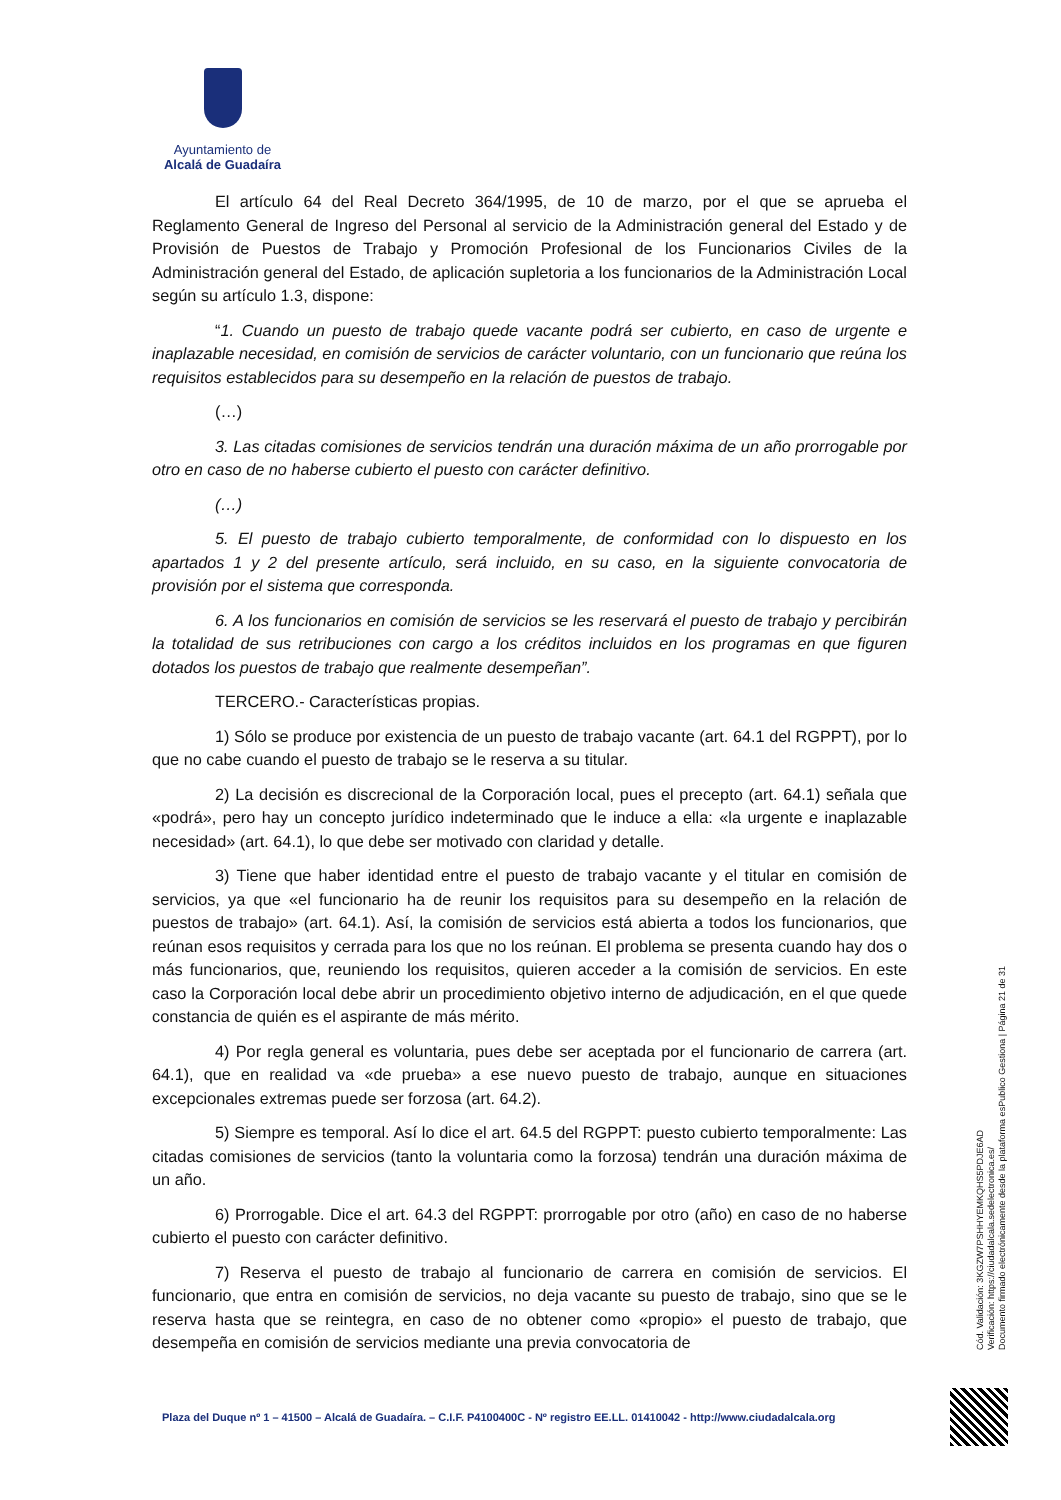Ayuntamiento de
Alcalá de Guadaíra
El artículo 64 del Real Decreto 364/1995, de 10 de marzo, por el que se aprueba el Reglamento General de Ingreso del Personal al servicio de la Administración general del Estado y de Provisión de Puestos de Trabajo y Promoción Profesional de los Funcionarios Civiles de la Administración general del Estado, de aplicación supletoria a los funcionarios de la Administración Local según su artículo 1.3, dispone:
“1. Cuando un puesto de trabajo quede vacante podrá ser cubierto, en caso de urgente e inaplazable necesidad, en comisión de servicios de carácter voluntario, con un funcionario que reúna los requisitos establecidos para su desempeño en la relación de puestos de trabajo.
(…)
3. Las citadas comisiones de servicios tendrán una duración máxima de un año prorrogable por otro en caso de no haberse cubierto el puesto con carácter definitivo.
(…)
5. El puesto de trabajo cubierto temporalmente, de conformidad con lo dispuesto en los apartados 1 y 2 del presente artículo, será incluido, en su caso, en la siguiente convocatoria de provisión por el sistema que corresponda.
6. A los funcionarios en comisión de servicios se les reservará el puesto de trabajo y percibirán la totalidad de sus retribuciones con cargo a los créditos incluidos en los programas en que figuren dotados los puestos de trabajo que realmente desempeñan”.
TERCERO.- Características propias.
1) Sólo se produce por existencia de un puesto de trabajo vacante (art. 64.1 del RGPPT), por lo que no cabe cuando el puesto de trabajo se le reserva a su titular.
2) La decisión es discrecional de la Corporación local, pues el precepto (art. 64.1) señala que «podrá», pero hay un concepto jurídico indeterminado que le induce a ella: «la urgente e inaplazable necesidad» (art. 64.1), lo que debe ser motivado con claridad y detalle.
3) Tiene que haber identidad entre el puesto de trabajo vacante y el titular en comisión de servicios, ya que «el funcionario ha de reunir los requisitos para su desempeño en la relación de puestos de trabajo» (art. 64.1). Así, la comisión de servicios está abierta a todos los funcionarios, que reúnan esos requisitos y cerrada para los que no los reúnan. El problema se presenta cuando hay dos o más funcionarios, que, reuniendo los requisitos, quieren acceder a la comisión de servicios. En este caso la Corporación local debe abrir un procedimiento objetivo interno de adjudicación, en el que quede constancia de quién es el aspirante de más mérito.
4) Por regla general es voluntaria, pues debe ser aceptada por el funcionario de carrera (art. 64.1), que en realidad va «de prueba» a ese nuevo puesto de trabajo, aunque en situaciones excepcionales extremas puede ser forzosa (art. 64.2).
5) Siempre es temporal. Así lo dice el art. 64.5 del RGPPT: puesto cubierto temporalmente: Las citadas comisiones de servicios (tanto la voluntaria como la forzosa) tendrán una duración máxima de un año.
6) Prorrogable. Dice el art. 64.3 del RGPPT: prorrogable por otro (año) en caso de no haberse cubierto el puesto con carácter definitivo.
7) Reserva el puesto de trabajo al funcionario de carrera en comisión de servicios. El funcionario, que entra en comisión de servicios, no deja vacante su puesto de trabajo, sino que se le reserva hasta que se reintegra, en caso de no obtener como «propio» el puesto de trabajo, que desempeña en comisión de servicios mediante una previa convocatoria de
Cód. Validación: 3KGZW7PSHHYEMKQHS5PDJE6AD
Verificación: https://ciudadalcala.sedelectronica.es/
Documento firmado electrónicamente desde la plataforma esPublico Gestiona | Página 21 de 31
Plaza del Duque nº 1 – 41500 – Alcalá de Guadaíra. – C.I.F. P4100400C - Nº registro EE.LL. 01410042 - http://www.ciudadalcala.org